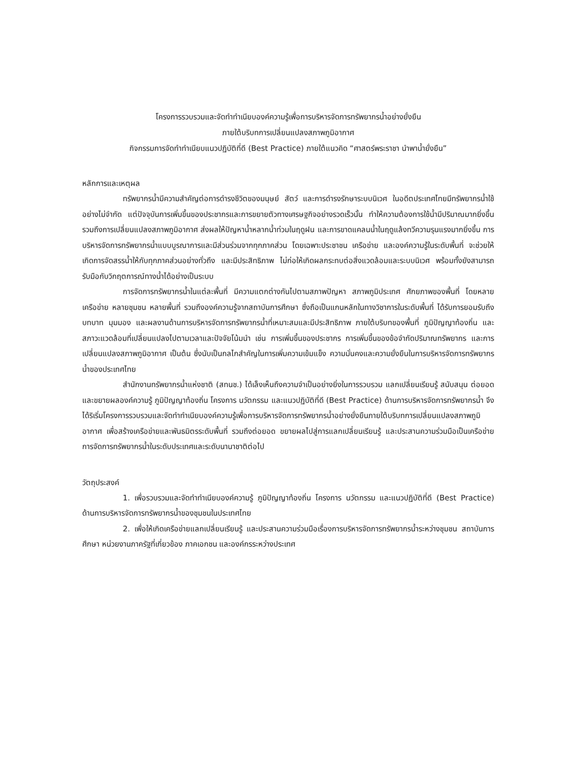โครงการรวบรวมและจัดทำทำเนียบองค์ความรู้เพื่อการบริหารจัดการทรัพยากรน้ำอย่างยั่งยืน
ภายใต้บริบทการเปลี่ยนแปลงสภาพภูมิอากาศ
กิจกรรมการจัดทำทำเนียบแนวปฏิบัติที่ดี (Best Practice) ภายใต้แนวคิด “ศาสตร์พระราชา นำพาน้ำยั่งยืน”
หลักการและเหตุผล
ทรัพยากรน้ำมีความสำคัญต่อการดำรงชีวิตของมนุษย์ สัตว์ และการดำรงรักษาระบบนิเวศ ในอดีตประเทศไทยมีทรัพยากรน้ำใช้อย่างไม่จำกัด แต่ปัจจุบันการเพิ่มขึ้นของประชากรและการขยายตัวทางเศรษฐกิจอย่างรวดเร็วนั้น ทำให้ความต้องการใช้น้ำมีปริมาณมากยิ่งขึ้น รวมถึงการเปลี่ยนแปลงสภาพภูมิอากาศ ส่งผลให้ปัญหาน้ำหลากน้ำท่วมในฤดูฝน และการขาดแคลนน้ำในฤดูแล้งทวีความรุนแรงมากยิ่งขึ้น การบริหารจัดการทรัพยากรน้ำแบบบูรณาการและมีส่วนร่วมจากทุกภาคส่วน โดยเฉพาะประชาชน เครือข่าย และองค์ความรู้ในระดับพื้นที่ จะช่วยให้เกิดการจัดสรรน้ำให้กับทุกภาคส่วนอย่างทั่วถึง และมีประสิทธิภาพ ไม่ก่อให้เกิดผลกระทบต่อสิ่งแวดล้อมและระบบนิเวศ พร้อมทั้งยังสามารถรับมือกับวิกฤตการณ์ทางน้ำได้อย่างเป็นระบบ
การจัดการทรัพยากรน้ำในแต่ละพื้นที่ มีความแตกต่างกันไปตามสภาพปัญหา สภาพภูมิประเทศ ศักยภาพของพื้นที่ โดยหลายเครือข่าย หลายชุมชน หลายพื้นที่ รวมถึงองค์ความรู้จากสถาบันการศึกษา ซึ่งถือเป็นแกนหลักในทางวิชาการในระดับพื้นที่ ได้รับการยอมรับถึงบทบาท มุมมอง และผลงานด้านการบริหารจัดการทรัพยากรน้ำที่เหมาะสมและมีประสิทธิภาพ ภายใต้บริบทของพื้นที่ ภูมิปัญญาท้องถิ่น และสภาวะแวดล้อมที่เปลี่ยนแปลงไปตามเวลาและปัจจัยโน้มนำ เช่น การเพิ่มขึ้นของประชากร การเพิ่มขึ้นของข้อจำกัดปริมาณทรัพยากร และการเปลี่ยนแปลงสภาพภูมิอากาศ เป็นต้น ซึ่งนับเป็นกลไกสำคัญในการเพิ่มความเข้มแข็ง ความมั่นคงและความยั่งยืนในการบริหารจัดการทรัพยากรน้ำของประเทศไทย
สำนักงานทรัพยากรน้ำแห่งชาติ (สทนช.) ได้เล็งเห็นถึงความจำเป็นอย่างยิ่งในการรวบรวม แลกเปลี่ยนเรียนรู้ สนับสนุน ต่อยอด และขยายผลองค์ความรู้ ภูมิปัญญาท้องถิ่น โครงการ นวัตกรรม และแนวปฏิบัติที่ดี (Best Practice) ด้านการบริหารจัดการทรัพยากรน้ำ จึงได้ริเริ่มโครงการรวบรวมและจัดทำทำเนียบองค์ความรู้เพื่อการบริหารจัดการทรัพยากรน้ำอย่างยั่งยืนภายใต้บริบทการเปลี่ยนแปลงสภาพภูมิอากาศ เพื่อสร้างเครือข่ายและพันธมิตรระดับพื้นที่ รวมถึงต่อยอด ขยายผลไปสู่การแลกเปลี่ยนเรียนรู้ และประสานความร่วมมือเป็นเครือข่ายการจัดการทรัพยากรน้ำในระดับประเทศและระดับนานาชาติต่อไป
วัตถุประสงค์
1. เพื่อรวบรวมและจัดทำทำเนียบองค์ความรู้ ภูมิปัญญาท้องถิ่น โครงการ นวัตกรรม และแนวปฏิบัติที่ดี (Best Practice) ด้านการบริหารจัดการทรัพยากรน้ำของชุมชนในประเทศไทย
2. เพื่อให้เกิดเครือข่ายแลกเปลี่ยนเรียนรู้ และประสานความร่วมมือเรื่องการบริหารจัดการทรัพยากรน้ำระหว่างชุมชน สถาบันการศึกษา หน่วยงานภาครัฐที่เกี่ยวข้อง ภาคเอกชน และองค์กรระหว่างประเทศ